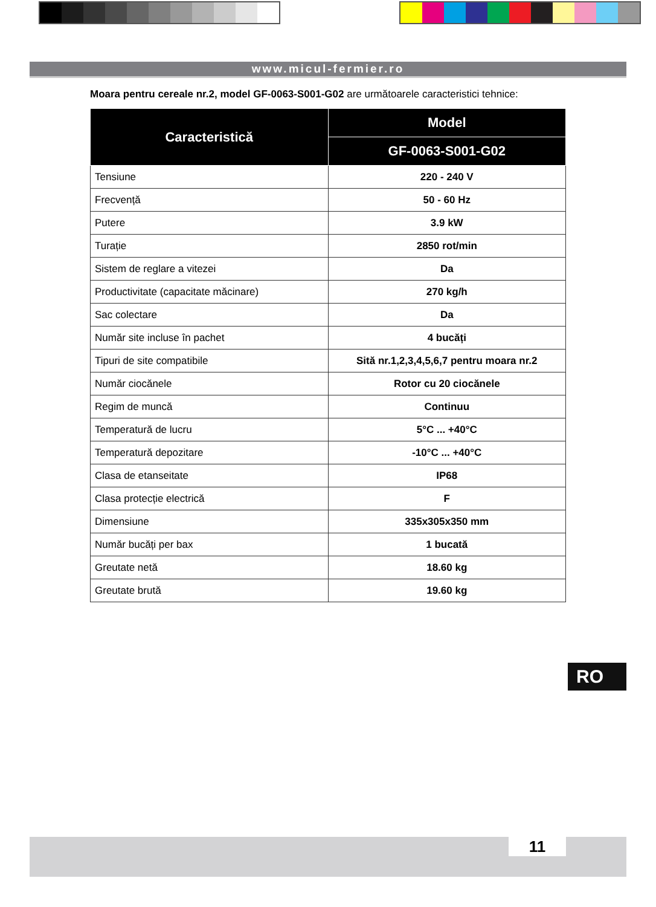www.micul-fermier.ro
Moara pentru cereale nr.2, model GF-0063-S001-G02 are următoarele caracteristici tehnice:
| Caracteristică | Model |
| --- | --- |
| | GF-0063-S001-G02 |
| Tensiune | 220 - 240 V |
| Frecvență | 50 - 60 Hz |
| Putere | 3.9 kW |
| Turație | 2850 rot/min |
| Sistem de reglare a vitezei | Da |
| Productivitate (capacitate măcinare) | 270 kg/h |
| Sac colectare | Da |
| Număr site incluse în pachet | 4 bucăți |
| Tipuri de site compatibile | Sită nr.1,2,3,4,5,6,7 pentru moara nr.2 |
| Număr ciocănele | Rotor cu 20 ciocănele |
| Regim de muncă | Continuu |
| Temperatură de lucru | 5°C ... +40°C |
| Temperatură depozitare | -10°C ... +40°C |
| Clasa de etanseitate | IP68 |
| Clasa protecție electrică | F |
| Dimensiune | 335x305x350 mm |
| Număr bucăți per bax | 1 bucată |
| Greutate netă | 18.60 kg |
| Greutate brută | 19.60 kg |
RO
11